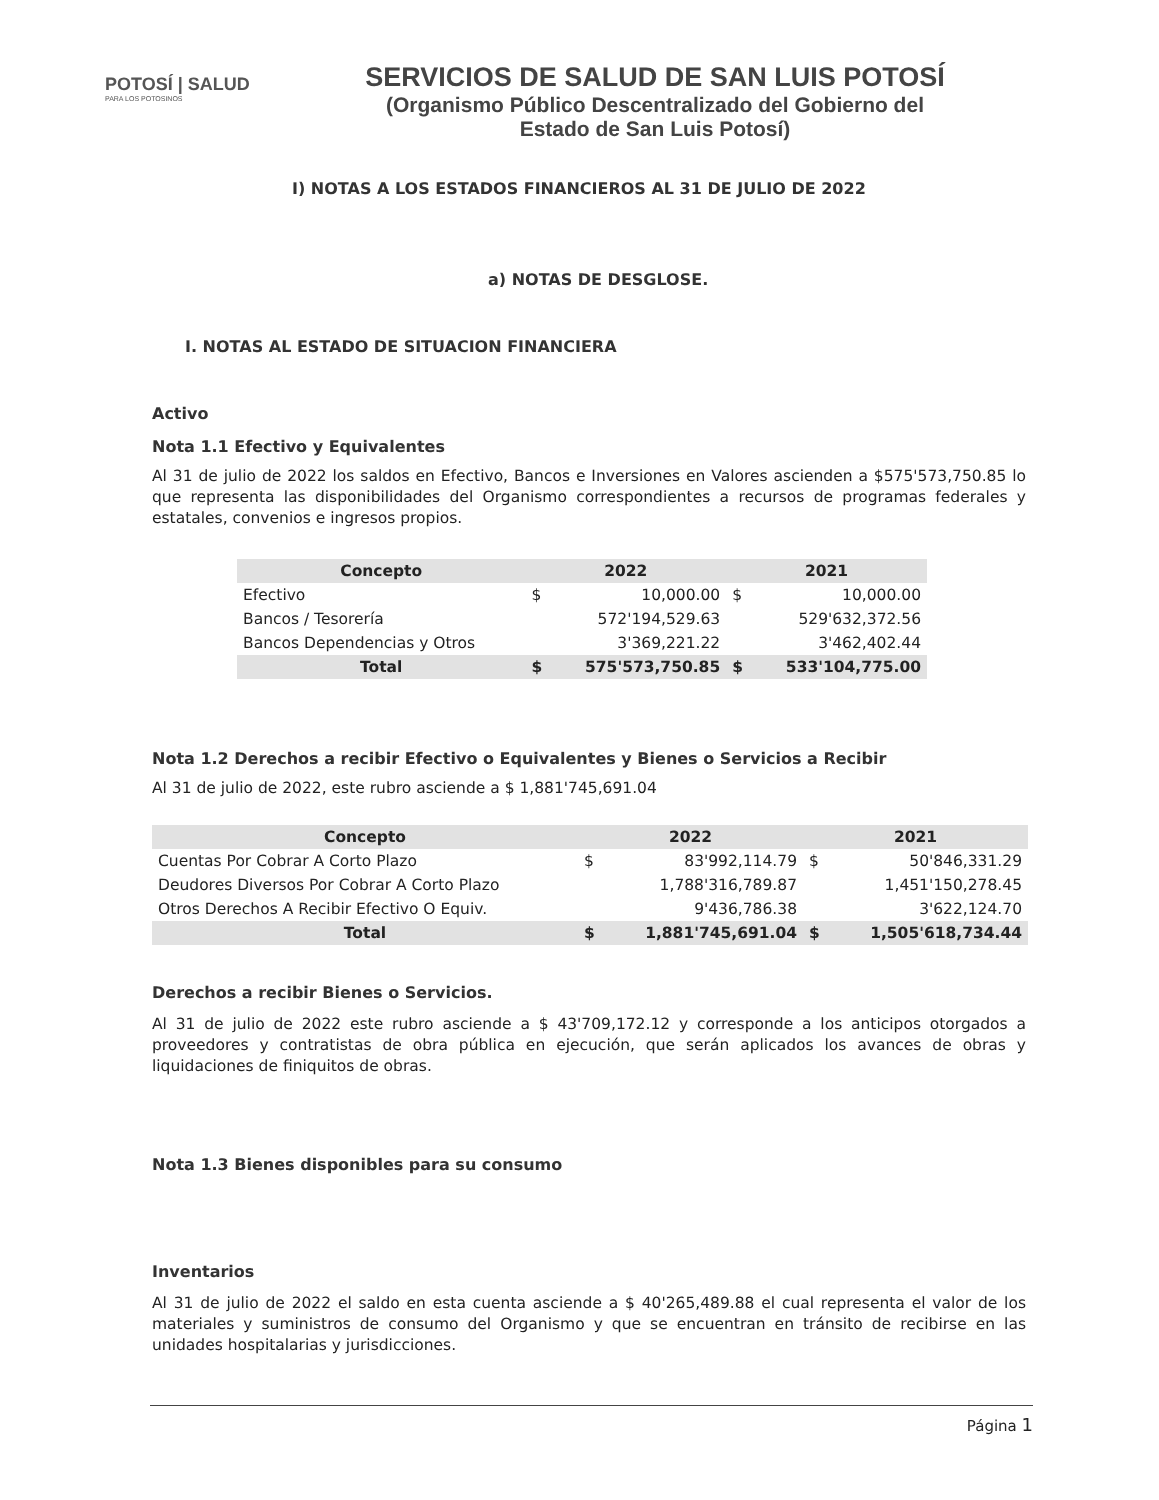POTOSÍ | SALUD
PARA LOS POTOSINOS
SERVICIOS DE SALUD DE SAN LUIS POTOSÍ
(Organismo Público Descentralizado del Gobierno del
Estado de San Luis Potosí)
I) NOTAS A LOS ESTADOS FINANCIEROS AL 31 DE JULIO DE 2022
a) NOTAS DE DESGLOSE.
I. NOTAS AL ESTADO DE SITUACION FINANCIERA
Activo
Nota 1.1 Efectivo y Equivalentes
Al 31 de julio de 2022 los saldos en Efectivo, Bancos e Inversiones en Valores ascienden a $575'573,750.85 lo que representa las disponibilidades del Organismo correspondientes a recursos de programas federales y estatales, convenios e ingresos propios.
| Concepto | 2022 | | 2021 | |
| --- | --- | --- | --- | --- |
| Efectivo | $ | 10,000.00 | $ | 10,000.00 |
| Bancos / Tesorería | | 572'194,529.63 | | 529'632,372.56 |
| Bancos Dependencias y Otros | | 3'369,221.22 | | 3'462,402.44 |
| Total | $ | 575'573,750.85 | $ | 533'104,775.00 |
Nota 1.2 Derechos a recibir Efectivo o Equivalentes y Bienes o Servicios a Recibir
Al 31 de julio de 2022, este rubro asciende a $ 1,881'745,691.04
| Concepto | 2022 | | 2021 | |
| --- | --- | --- | --- | --- |
| Cuentas Por Cobrar A Corto Plazo | $ | 83'992,114.79 | $ | 50'846,331.29 |
| Deudores Diversos Por Cobrar A Corto Plazo | | 1,788'316,789.87 | | 1,451'150,278.45 |
| Otros Derechos A Recibir Efectivo O Equiv. | | 9'436,786.38 | | 3'622,124.70 |
| Total | $ | 1,881'745,691.04 | $ | 1,505'618,734.44 |
Derechos a recibir Bienes o Servicios.
Al 31 de julio de 2022 este rubro asciende a $ 43'709,172.12 y corresponde a los anticipos otorgados a proveedores y contratistas de obra pública en ejecución, que serán aplicados los avances de obras y liquidaciones de finiquitos de obras.
Nota 1.3 Bienes disponibles para su consumo
Inventarios
Al 31 de julio de 2022 el saldo en esta cuenta asciende a $ 40'265,489.88 el cual representa el valor de los materiales y suministros de consumo del Organismo y que se encuentran en tránsito de recibirse en las unidades hospitalarias y jurisdicciones.
Página 1